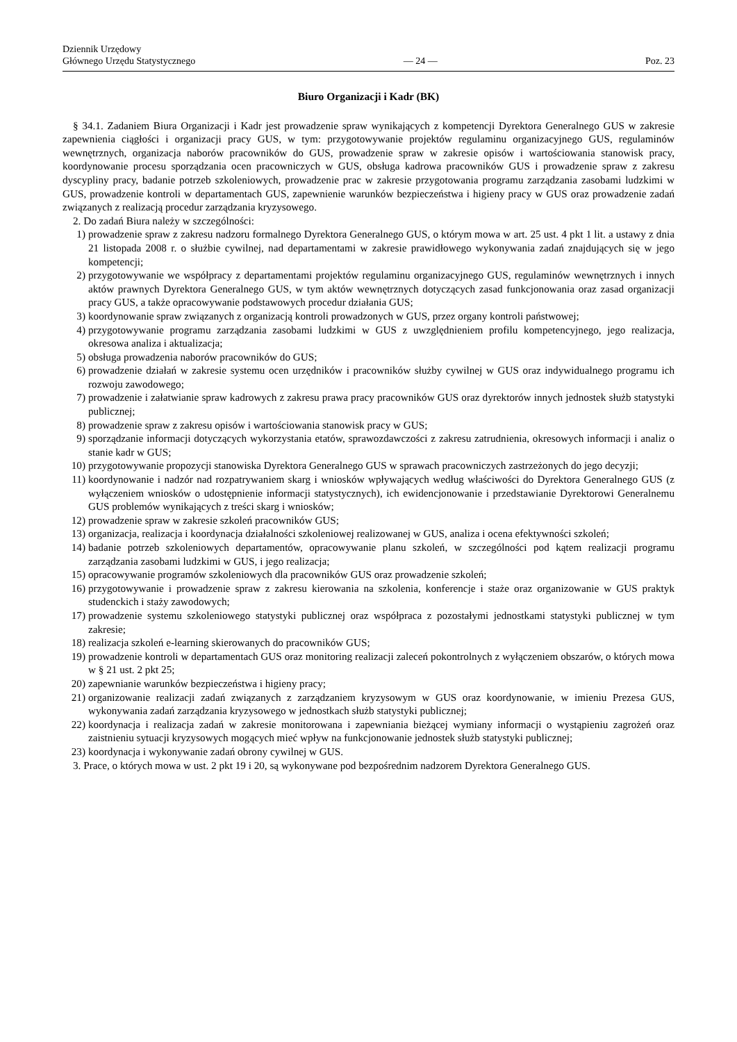Dziennik Urzędowy
Głównego Urzędu Statystycznego
— 24 —
Poz. 23
Biuro Organizacji i Kadr (BK)
§ 34.1. Zadaniem Biura Organizacji i Kadr jest prowadzenie spraw wynikających z kompetencji Dyrektora Generalnego GUS w zakresie zapewnienia ciągłości i organizacji pracy GUS, w tym: przygotowywanie projektów regulaminu organizacyjnego GUS, regulaminów wewnętrznych, organizacja naborów pracowników do GUS, prowadzenie spraw w zakresie opisów i wartościowania stanowisk pracy, koordynowanie procesu sporządzania ocen pracowniczych w GUS, obsługa kadrowa pracowników GUS i prowadzenie spraw z zakresu dyscypliny pracy, badanie potrzeb szkoleniowych, prowadzenie prac w zakresie przygotowania programu zarządzania zasobami ludzkimi w GUS, prowadzenie kontroli w departamentach GUS, zapewnienie warunków bezpieczeństwa i higieny pracy w GUS oraz prowadzenie zadań związanych z realizacją procedur zarządzania kryzysowego.
2. Do zadań Biura należy w szczególności:
1) prowadzenie spraw z zakresu nadzoru formalnego Dyrektora Generalnego GUS, o którym mowa w art. 25 ust. 4 pkt 1 lit. a ustawy z dnia 21 listopada 2008 r. o służbie cywilnej, nad departamentami w zakresie prawidłowego wykonywania zadań znajdujących się w jego kompetencji;
2) przygotowywanie we współpracy z departamentami projektów regulaminu organizacyjnego GUS, regulaminów wewnętrznych i innych aktów prawnych Dyrektora Generalnego GUS, w tym aktów wewnętrznych dotyczących zasad funkcjonowania oraz zasad organizacji pracy GUS, a także opracowywanie podstawowych procedur działania GUS;
3) koordynowanie spraw związanych z organizacją kontroli prowadzonych w GUS, przez organy kontroli państwowej;
4) przygotowywanie programu zarządzania zasobami ludzkimi w GUS z uwzględnieniem profilu kompetencyjnego, jego realizacja, okresowa analiza i aktualizacja;
5) obsługa prowadzenia naborów pracowników do GUS;
6) prowadzenie działań w zakresie systemu ocen urzędników i pracowników służby cywilnej w GUS oraz indywidualnego programu ich rozwoju zawodowego;
7) prowadzenie i załatwianie spraw kadrowych z zakresu prawa pracy pracowników GUS oraz dyrektorów innych jednostek służb statystyki publicznej;
8) prowadzenie spraw z zakresu opisów i wartościowania stanowisk pracy w GUS;
9) sporządzanie informacji dotyczących wykorzystania etatów, sprawozdawczości z zakresu zatrudnienia, okresowych informacji i analiz o stanie kadr w GUS;
10) przygotowywanie propozycji stanowiska Dyrektora Generalnego GUS w sprawach pracowniczych zastrzeżonych do jego decyzji;
11) koordynowanie i nadzór nad rozpatrywaniem skarg i wniosków wpływających według właściwości do Dyrektora Generalnego GUS (z wyłączeniem wniosków o udostępnienie informacji statystycznych), ich ewidencjonowanie i przedstawianie Dyrektorowi Generalnemu GUS problemów wynikających z treści skarg i wniosków;
12) prowadzenie spraw w zakresie szkoleń pracowników GUS;
13) organizacja, realizacja i koordynacja działalności szkoleniowej realizowanej w GUS, analiza i ocena efektywności szkoleń;
14) badanie potrzeb szkoleniowych departamentów, opracowywanie planu szkoleń, w szczególności pod kątem realizacji programu zarządzania zasobami ludzkimi w GUS, i jego realizacja;
15) opracowywanie programów szkoleniowych dla pracowników GUS oraz prowadzenie szkoleń;
16) przygotowywanie i prowadzenie spraw z zakresu kierowania na szkolenia, konferencje i staże oraz organizowanie w GUS praktyk studenckich i staży zawodowych;
17) prowadzenie systemu szkoleniowego statystyki publicznej oraz współpraca z pozostałymi jednostkami statystyki publicznej w tym zakresie;
18) realizacja szkoleń e-learning skierowanych do pracowników GUS;
19) prowadzenie kontroli w departamentach GUS oraz monitoring realizacji zaleceń pokontrolnych z wyłączeniem obszarów, o których mowa w § 21 ust. 2 pkt 25;
20) zapewnianie warunków bezpieczeństwa i higieny pracy;
21) organizowanie realizacji zadań związanych z zarządzaniem kryzysowym w GUS oraz koordynowanie, w imieniu Prezesa GUS, wykonywania zadań zarządzania kryzysowego w jednostkach służb statystyki publicznej;
22) koordynacja i realizacja zadań w zakresie monitorowana i zapewniania bieżącej wymiany informacji o wystąpieniu zagrożeń oraz zaistnieniu sytuacji kryzysowych mogących mieć wpływ na funkcjonowanie jednostek służb statystyki publicznej;
23) koordynacja i wykonywanie zadań obrony cywilnej w GUS.
3. Prace, o których mowa w ust. 2 pkt 19 i 20, są wykonywane pod bezpośrednim nadzorem Dyrektora Generalnego GUS.